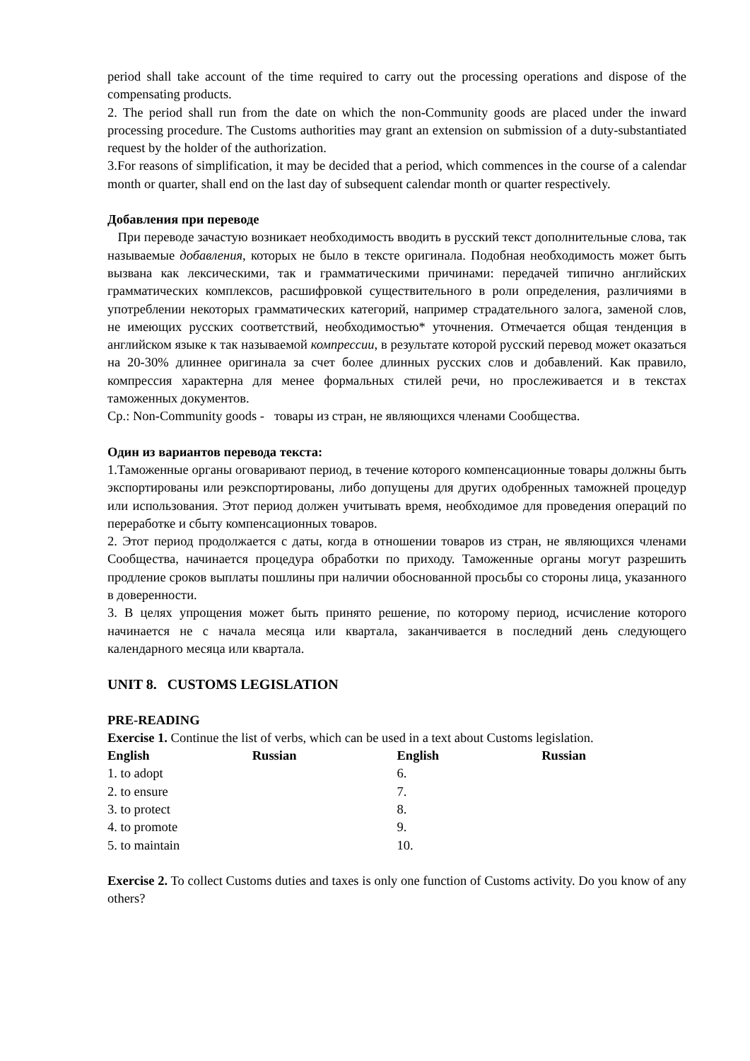period shall take account of the time required to carry out the processing operations and dispose of the compensating products.
2. The period shall run from the date on which the non-Community goods are placed under the inward processing procedure. The Customs authorities may grant an extension on submission of a duty-substantiated request by the holder of the authorization.
3.For reasons of simplification, it may be decided that a period, which commences in the course of a calendar month or quarter, shall end on the last day of subsequent calendar month or quarter respectively.
Добавления при переводе
При переводе зачастую возникает необходимость вводить в русский текст дополнительные слова, так называемые добавления, которых не было в тексте оригинала. Подобная необходимость может быть вызвана как лексическими, так и грамматическими причинами: передачей типично английских грамматических комплексов, расшифровкой существительного в роли определения, различиями в употреблении некоторых грамматических категорий, например страдательного залога, заменой слов, не имеющих русских соответствий, необходимостью* уточнения. Отмечается общая тенденция в английском языке к так называемой компрессии, в результате которой русский перевод может оказаться на 20-30% длиннее оригинала за счет более длинных русских слов и добавлений. Как правило, компрессия характерна для менее формальных стилей речи, но прослеживается и в текстах таможенных документов.
Ср.: Non-Community goods - товары из стран, не являющихся членами Сообщества.
Один из вариантов перевода текста:
1.Таможенные органы оговаривают период, в течение которого компенсационные товары должны быть экспортированы или реэкспортированы, либо допущены для других одобренных таможней процедур или использования. Этот период должен учитывать время, необходимое для проведения операций по переработке и сбыту компенсационных товаров.
2. Этот период продолжается с даты, когда в отношении товаров из стран, не являющихся членами Сообщества, начинается процедура обработки по приходу. Таможенные органы могут разрешить продление сроков выплаты пошлины при наличии обоснованной просьбы со стороны лица, указанного в доверенности.
3. В целях упрощения может быть принято решение, по которому период, исчисление которого начинается не с начала месяца или квартала, заканчивается в последний день следующего календарного месяца или квартала.
UNIT 8. CUSTOMS LEGISLATION
PRE-READING
Exercise 1. Continue the list of verbs, which can be used in a text about Customs legislation.
| English | Russian | English | Russian |
| --- | --- | --- | --- |
| 1. to adopt | | 6. | |
| 2. to ensure | | 7. | |
| 3. to protect | | 8. | |
| 4. to promote | | 9. | |
| 5. to maintain | | 10. | |
Exercise 2. To collect Customs duties and taxes is only one function of Customs activity. Do you know of any others?